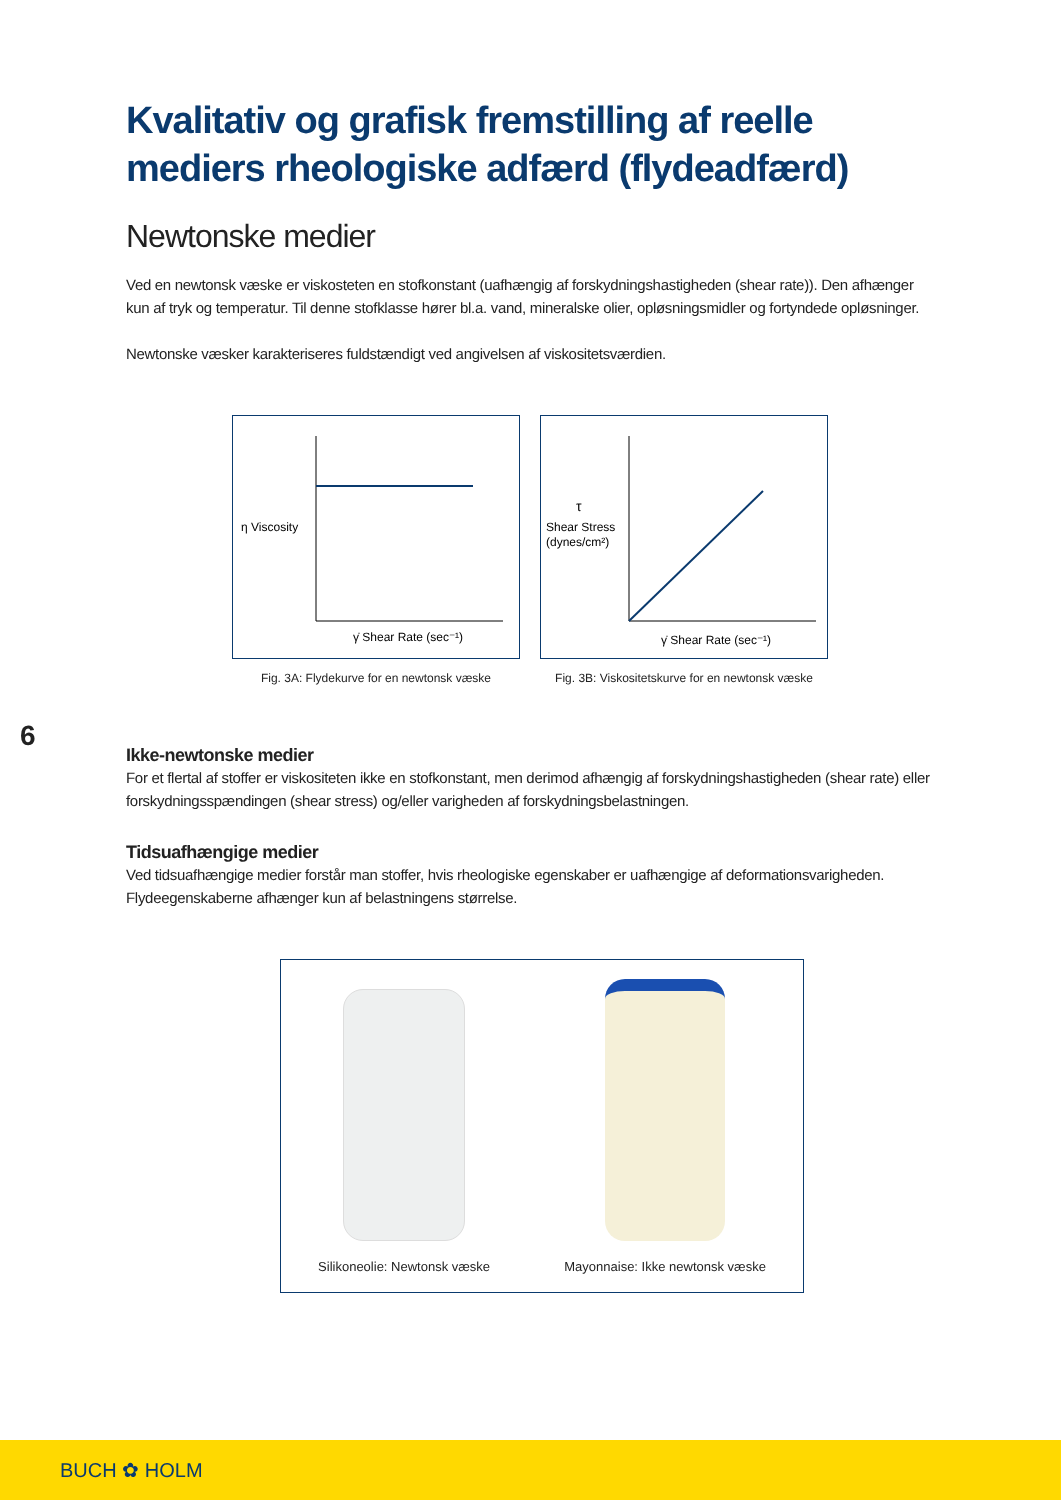Kvalitativ og grafisk fremstilling af reelle mediers rheologiske adfærd (flydeadfærd)
Newtonske medier
Ved en newtonsk væske er viskosteten en stofkonstant (uafhængig af forskydningshastigheden (shear rate)). Den afhænger kun af tryk og temperatur. Til denne stofklasse hører bl.a. vand, mineralske olier, opløsningsmidler og fortyndede opløsninger.
Newtonske væsker karakteriseres fuldstændigt ved angivelsen af viskositetsværdien.
η Viscosity
γ̇ Shear Rate (sec⁻¹)
Fig. 3A: Flydekurve for en newtonsk væske
τ
Shear Stress
(dynes/cm²)
γ̇ Shear Rate (sec⁻¹)
Fig. 3B: Viskositetskurve for en newtonsk væske
Ikke-newtonske medier
For et flertal af stoffer er viskositeten ikke en stofkonstant, men derimod afhængig af forskydningshastigheden (shear rate) eller forskydningsspændingen (shear stress) og/eller varigheden af forskydningsbelastningen.
Tidsuafhængige medier
Ved tidsuafhængige medier forstår man stoffer, hvis rheologiske egenskaber er uafhængige af deformationsvarigheden. Flydeegenskaberne afhænger kun af belastningens størrelse.
Silikoneolie: Newtonsk væske
Mayonnaise: Ikke newtonsk væske
6
BUCH ✿ HOLM